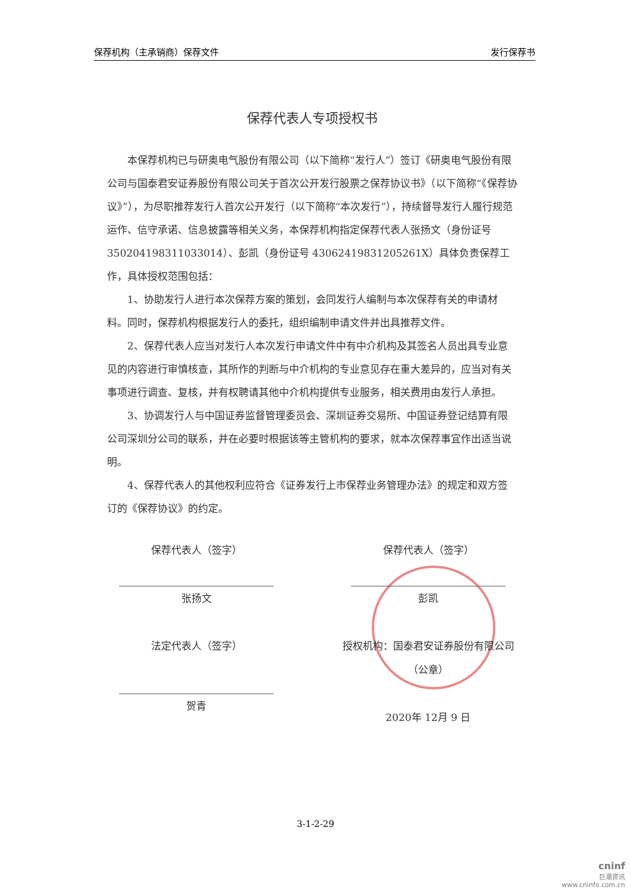保荐机构（主承销商）保荐文件 发行保荐书
保荐代表人专项授权书
本保荐机构已与研奥电气股份有限公司（以下简称“发行人”）签订《研奥电气股份有限公司与国泰君安证券股份有限公司关于首次公开发行股票之保荐协议书》（以下简称“《保荐协议》”），为尽职推荐发行人首次公开发行（以下简称“本次发行”），持续督导发行人履行规范运作、信守承诺、信息披露等相关义务，本保荐机构指定保荐代表人张扬文（身份证号 350204198311033014）、彭凯（身份证号 43062419831205261X）具体负责保荐工作，具体授权范围包括：
1、协助发行人进行本次保荐方案的策划，会同发行人编制与本次保荐有关的申请材料。同时，保荐机构根据发行人的委托，组织编制申请文件并出具推荐文件。
2、保荐代表人应当对发行人本次发行申请文件中有中介机构及其签名人员出具专业意见的内容进行审慎核查，其所作的判断与中介机构的专业意见存在重大差异的，应当对有关事项进行调查、复核，并有权聘请其他中介机构提供专业服务，相关费用由发行人承担。
3、协调发行人与中国证券监督管理委员会、深圳证券交易所、中国证券登记结算有限公司深圳分公司的联系，并在必要时根据该等主管机构的要求，就本次保荐事宜作出适当说明。
4、保荐代表人的其他权利应符合《证券发行上市保荐业务管理办法》的规定和双方签订的《保荐协议》的约定。
保荐代表人（签字）
张扬文
法定代表人（签字）
贺青
保荐代表人（签字）
彭凯
授权机构：国泰君安证券股份有限公司
（公章）
2020年 12月 9 日
3-1-2-29
cninf
巨潮资讯
www.cninfo.com.cn